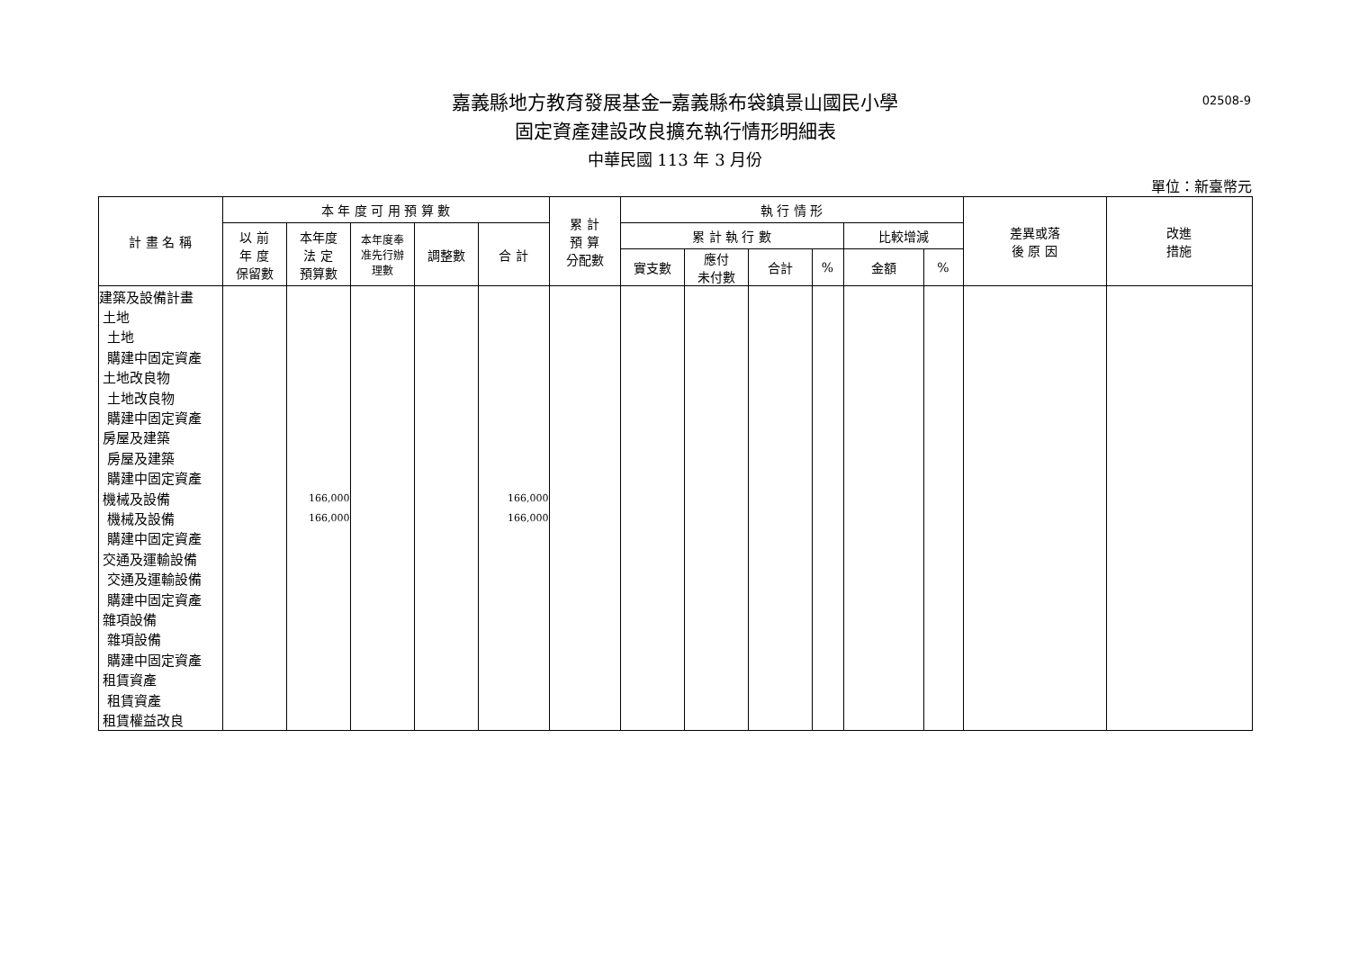02508-9
嘉義縣地方教育發展基金─嘉義縣布袋鎮景山國民小學
固定資產建設改良擴充執行情形明細表
中華民國 113 年 3 月份
單位：新臺幣元
| 計 畫 名 稱 | 本 年 度 可 用 預 算 數 | | | | | 累 計 預 算 分配數 | 執 行 情 形 | | | | | | 差異或落 後 原 因 | 改進 措施 |
| --- | --- | --- | --- | --- | --- | --- | --- | --- | --- | --- | --- | --- | --- | --- |
| | 以 前 年 度 保留數 | 本年度 法 定 預算數 | 本年度奉 准先行辦 理數 | 調整數 | 合 計 | | 累 計 執 行 數 | | | | 比較增減 | | | |
| | | | | | | | 實支數 | 應付 未付數 | 合計 | % | 金額 | % | | |
| 建築及設備計畫 | | | | | | | | | | | | | | |
| 土地 | | | | | | | | | | | | | | |
| 土地 | | | | | | | | | | | | | | |
| 購建中固定資產 | | | | | | | | | | | | | | |
| 土地改良物 | | | | | | | | | | | | | | |
| 土地改良物 | | | | | | | | | | | | | | |
| 購建中固定資產 | | | | | | | | | | | | | | |
| 房屋及建築 | | | | | | | | | | | | | | |
| 房屋及建築 | | | | | | | | | | | | | | |
| 購建中固定資產 | | | | | | | | | | | | | | |
| 機械及設備 | | 166,000 | | | 166,000 | | | | | | | | | |
| 機械及設備 | | 166,000 | | | 166,000 | | | | | | | | | |
| 購建中固定資產 | | | | | | | | | | | | | | |
| 交通及運輸設備 | | | | | | | | | | | | | | |
| 交通及運輸設備 | | | | | | | | | | | | | | |
| 購建中固定資產 | | | | | | | | | | | | | | |
| 雜項設備 | | | | | | | | | | | | | | |
| 雜項設備 | | | | | | | | | | | | | | |
| 購建中固定資產 | | | | | | | | | | | | | | |
| 租賃資產 | | | | | | | | | | | | | | |
| 租賃資產 | | | | | | | | | | | | | | |
| 租賃權益改良 | | | | | | | | | | | | | | |